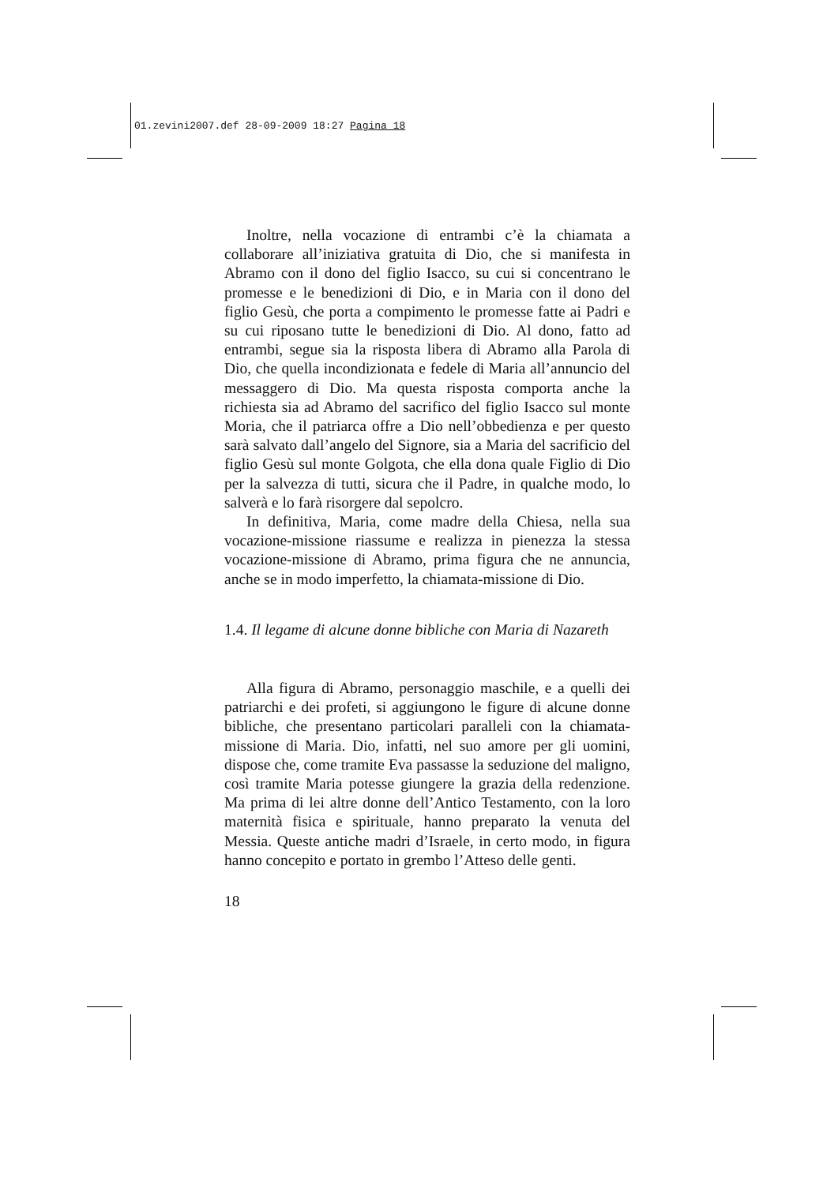01.zevini2007.def 28-09-2009 18:27 Pagina 18
Inoltre, nella vocazione di entrambi c’è la chiamata a collaborare all’iniziativa gratuita di Dio, che si manifesta in Abramo con il dono del figlio Isacco, su cui si concentrano le promesse e le benedizioni di Dio, e in Maria con il dono del figlio Gesù, che porta a compimento le promesse fatte ai Padri e su cui riposano tutte le benedizioni di Dio. Al dono, fatto ad entrambi, segue sia la risposta libera di Abramo alla Parola di Dio, che quella incondizionata e fedele di Maria all’annuncio del messaggero di Dio. Ma questa risposta comporta anche la richiesta sia ad Abramo del sacrifico del figlio Isacco sul monte Moria, che il patriarca offre a Dio nell’obbedienza e per questo sarà salvato dall’angelo del Signore, sia a Maria del sacrificio del figlio Gesù sul monte Golgota, che ella dona quale Figlio di Dio per la salvezza di tutti, sicura che il Padre, in qualche modo, lo salverà e lo farà risorgere dal sepolcro.
In definitiva, Maria, come madre della Chiesa, nella sua vocazione-missione riassume e realizza in pienezza la stessa vocazione-missione di Abramo, prima figura che ne annuncia, anche se in modo imperfetto, la chiamata-missione di Dio.
1.4. Il legame di alcune donne bibliche con Maria di Nazareth
Alla figura di Abramo, personaggio maschile, e a quelli dei patriarchi e dei profeti, si aggiungono le figure di alcune donne bibliche, che presentano particolari paralleli con la chiamata-missione di Maria. Dio, infatti, nel suo amore per gli uomini, dispose che, come tramite Eva passasse la seduzione del maligno, così tramite Maria potesse giungere la grazia della redenzione. Ma prima di lei altre donne dell’Antico Testamento, con la loro maternità fisica e spirituale, hanno preparato la venuta del Messia. Queste antiche madri d’Israele, in certo modo, in figura hanno concepito e portato in grembo l’Atteso delle genti.
18